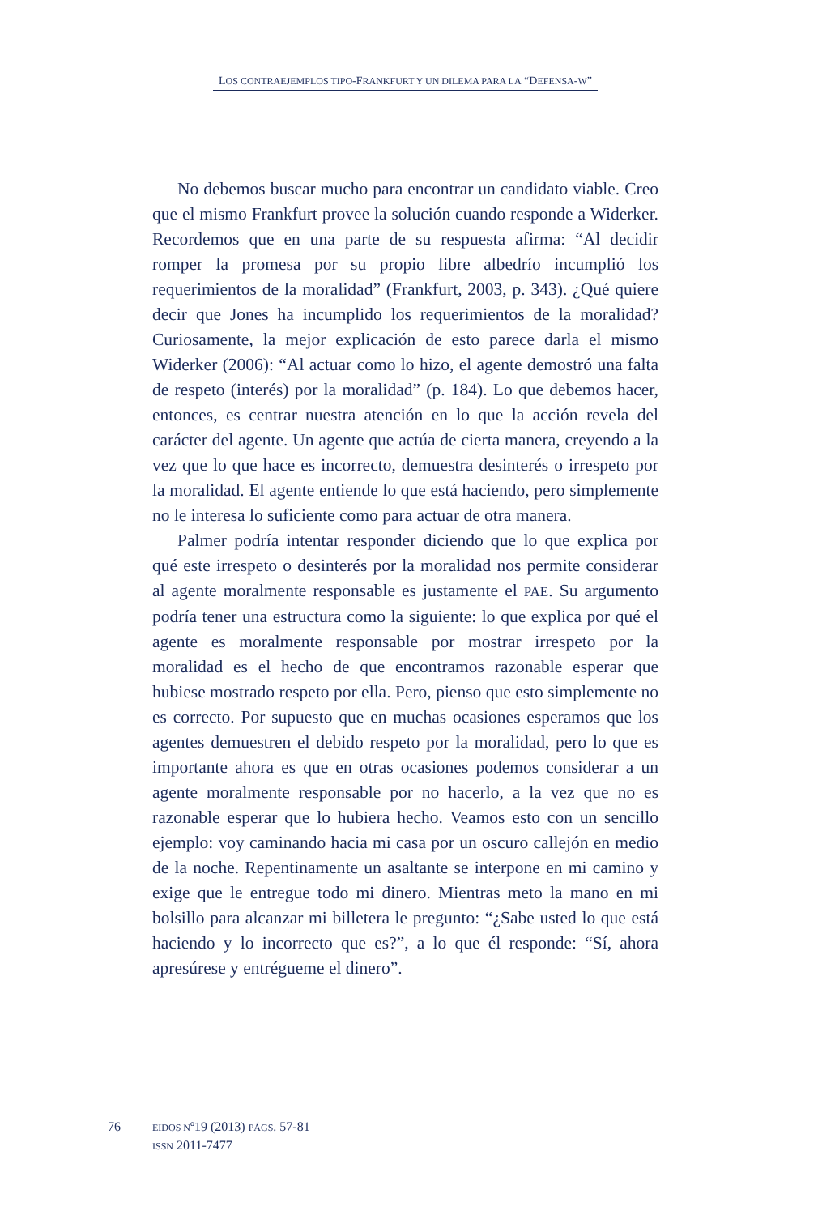LOS CONTRAEJEMPLOS TIPO-FRANKFURT Y UN DILEMA PARA LA “DEFENSA-W”
No debemos buscar mucho para encontrar un candidato viable. Creo que el mismo Frankfurt provee la solución cuando responde a Widerker. Recordemos que en una parte de su respuesta afirma: “Al decidir romper la promesa por su propio libre albedrío incumplió los requerimientos de la moralidad” (Frankfurt, 2003, p. 343). ¿Qué quiere decir que Jones ha incumplido los requerimientos de la moralidad? Curiosamente, la mejor explicación de esto parece darla el mismo Widerker (2006): “Al actuar como lo hizo, el agente demostró una falta de respeto (interés) por la moralidad” (p. 184). Lo que debemos hacer, entonces, es centrar nuestra atención en lo que la acción revela del carácter del agente. Un agente que actúa de cierta manera, creyendo a la vez que lo que hace es incorrecto, demuestra desinterés o irrespeto por la moralidad. El agente entiende lo que está haciendo, pero simplemente no le interesa lo suficiente como para actuar de otra manera.
Palmer podría intentar responder diciendo que lo que explica por qué este irrespeto o desinterés por la moralidad nos permite considerar al agente moralmente responsable es justamente el PAE. Su argumento podría tener una estructura como la siguiente: lo que explica por qué el agente es moralmente responsable por mostrar irrespeto por la moralidad es el hecho de que encontramos razonable esperar que hubiese mostrado respeto por ella. Pero, pienso que esto simplemente no es correcto. Por supuesto que en muchas ocasiones esperamos que los agentes demuestren el debido respeto por la moralidad, pero lo que es importante ahora es que en otras ocasiones podemos considerar a un agente moralmente responsable por no hacerlo, a la vez que no es razonable esperar que lo hubiera hecho. Veamos esto con un sencillo ejemplo: voy caminando hacia mi casa por un oscuro callejón en medio de la noche. Repentinamente un asaltante se interpone en mi camino y exige que le entregue todo mi dinero. Mientras meto la mano en mi bolsillo para alcanzar mi billetera le pregunto: “¿Sabe usted lo que está haciendo y lo incorrecto que es?”, a lo que él responde: “Sí, ahora apresúrese y entrégueme el dinero”.
76
EIDOS Nº19 (2013) PÁGS. 57-81
ISSN 2011-7477